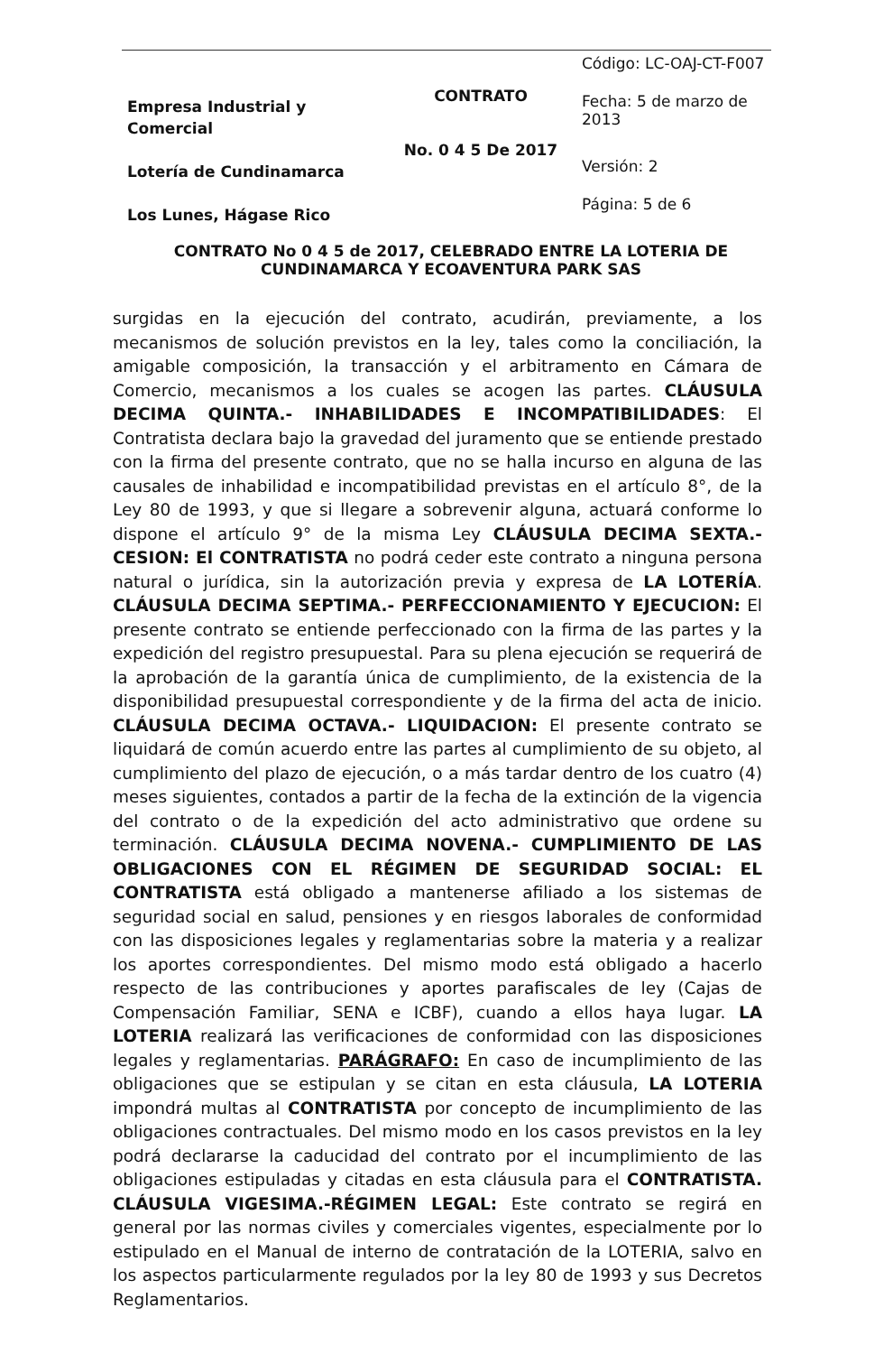| Empresa Industrial y Comercial Lotería de Cundinamarca Los Lunes, Hágase Rico | CONTRATO No. 0 4 5 De 2017 | Código: LC-OAJ-CT-F007 |
| | | Fecha: 5 de marzo de 2013 |
| | | Versión: 2 |
| | | Página: 5 de 6 |
CONTRATO No 0 4 5 de 2017, CELEBRADO ENTRE LA LOTERIA DE CUNDINAMARCA Y ECOAVENTURA PARK SAS
surgidas en la ejecución del contrato, acudirán, previamente, a los mecanismos de solución previstos en la ley, tales como la conciliación, la amigable composición, la transacción y el arbitramento en Cámara de Comercio, mecanismos a los cuales se acogen las partes. CLÁUSULA DECIMA QUINTA.- INHABILIDADES E INCOMPATIBILIDADES: El Contratista declara bajo la gravedad del juramento que se entiende prestado con la firma del presente contrato, que no se halla incurso en alguna de las causales de inhabilidad e incompatibilidad previstas en el artículo 8°, de la Ley 80 de 1993, y que si llegare a sobrevenir alguna, actuará conforme lo dispone el artículo 9° de la misma Ley CLÁUSULA DECIMA SEXTA.- CESION: El CONTRATISTA no podrá ceder este contrato a ninguna persona natural o jurídica, sin la autorización previa y expresa de LA LOTERÍA. CLÁUSULA DECIMA SEPTIMA.- PERFECCIONAMIENTO Y EJECUCION: El presente contrato se entiende perfeccionado con la firma de las partes y la expedición del registro presupuestal. Para su plena ejecución se requerirá de la aprobación de la garantía única de cumplimiento, de la existencia de la disponibilidad presupuestal correspondiente y de la firma del acta de inicio. CLÁUSULA DECIMA OCTAVA.- LIQUIDACION: El presente contrato se liquidará de común acuerdo entre las partes al cumplimiento de su objeto, al cumplimiento del plazo de ejecución, o a más tardar dentro de los cuatro (4) meses siguientes, contados a partir de la fecha de la extinción de la vigencia del contrato o de la expedición del acto administrativo que ordene su terminación. CLÁUSULA DECIMA NOVENA.- CUMPLIMIENTO DE LAS OBLIGACIONES CON EL RÉGIMEN DE SEGURIDAD SOCIAL: EL CONTRATISTA está obligado a mantenerse afiliado a los sistemas de seguridad social en salud, pensiones y en riesgos laborales de conformidad con las disposiciones legales y reglamentarias sobre la materia y a realizar los aportes correspondientes. Del mismo modo está obligado a hacerlo respecto de las contribuciones y aportes parafiscales de ley (Cajas de Compensación Familiar, SENA e ICBF), cuando a ellos haya lugar. LA LOTERIA realizará las verificaciones de conformidad con las disposiciones legales y reglamentarias. PARÁGRAFO: En caso de incumplimiento de las obligaciones que se estipulan y se citan en esta cláusula, LA LOTERIA impondrá multas al CONTRATISTA por concepto de incumplimiento de las obligaciones contractuales. Del mismo modo en los casos previstos en la ley podrá declararse la caducidad del contrato por el incumplimiento de las obligaciones estipuladas y citadas en esta cláusula para el CONTRATISTA. CLÁUSULA VIGESIMA.-RÉGIMEN LEGAL: Este contrato se regirá en general por las normas civiles y comerciales vigentes, especialmente por lo estipulado en el Manual de interno de contratación de la LOTERIA, salvo en los aspectos particularmente regulados por la ley 80 de 1993 y sus Decretos Reglamentarios.